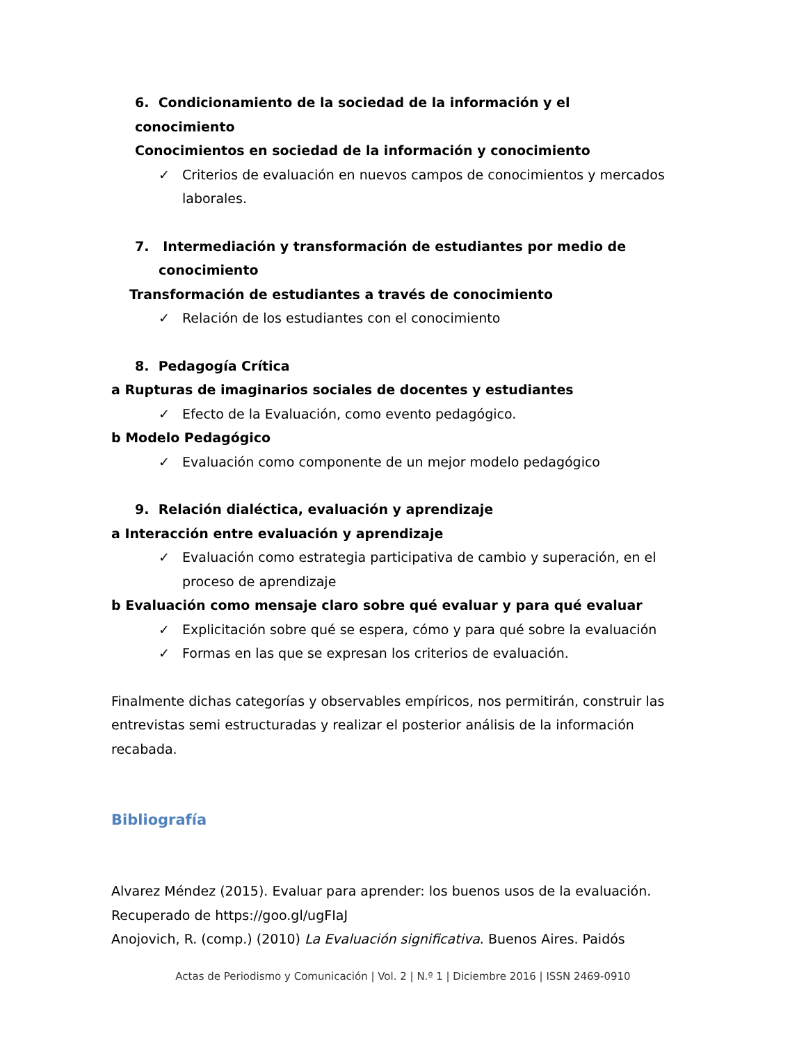6. Condicionamiento de la sociedad de la información y el conocimiento
Conocimientos en sociedad de la información y conocimiento
✓ Criterios de evaluación en nuevos campos de conocimientos y mercados laborales.
7. Intermediación y transformación de estudiantes por medio de conocimiento
Transformación de estudiantes a través de conocimiento
✓ Relación de los estudiantes con el conocimiento
8. Pedagogía Crítica
a Rupturas de imaginarios sociales de docentes y estudiantes
✓ Efecto de la Evaluación, como evento pedagógico.
b Modelo Pedagógico
✓ Evaluación como componente de un mejor modelo pedagógico
9. Relación dialéctica, evaluación y aprendizaje
a Interacción entre evaluación y aprendizaje
✓ Evaluación como estrategia participativa de cambio y superación, en el proceso de aprendizaje
b Evaluación como mensaje claro sobre qué evaluar y para qué evaluar
✓ Explicitación sobre qué se espera, cómo y para qué sobre la evaluación
✓ Formas en las que se expresan los criterios de evaluación.
Finalmente dichas categorías y observables empíricos, nos permitirán, construir las entrevistas semi estructuradas y realizar el posterior análisis de la información recabada.
Bibliografía
Alvarez Méndez (2015). Evaluar para aprender: los buenos usos de la evaluación. Recuperado de https://goo.gl/ugFIaJ
Anojovich, R. (comp.) (2010) La Evaluación significativa. Buenos Aires. Paidós
Actas de Periodismo y Comunicación | Vol. 2 | N.º 1 | Diciembre 2016 | ISSN 2469-0910